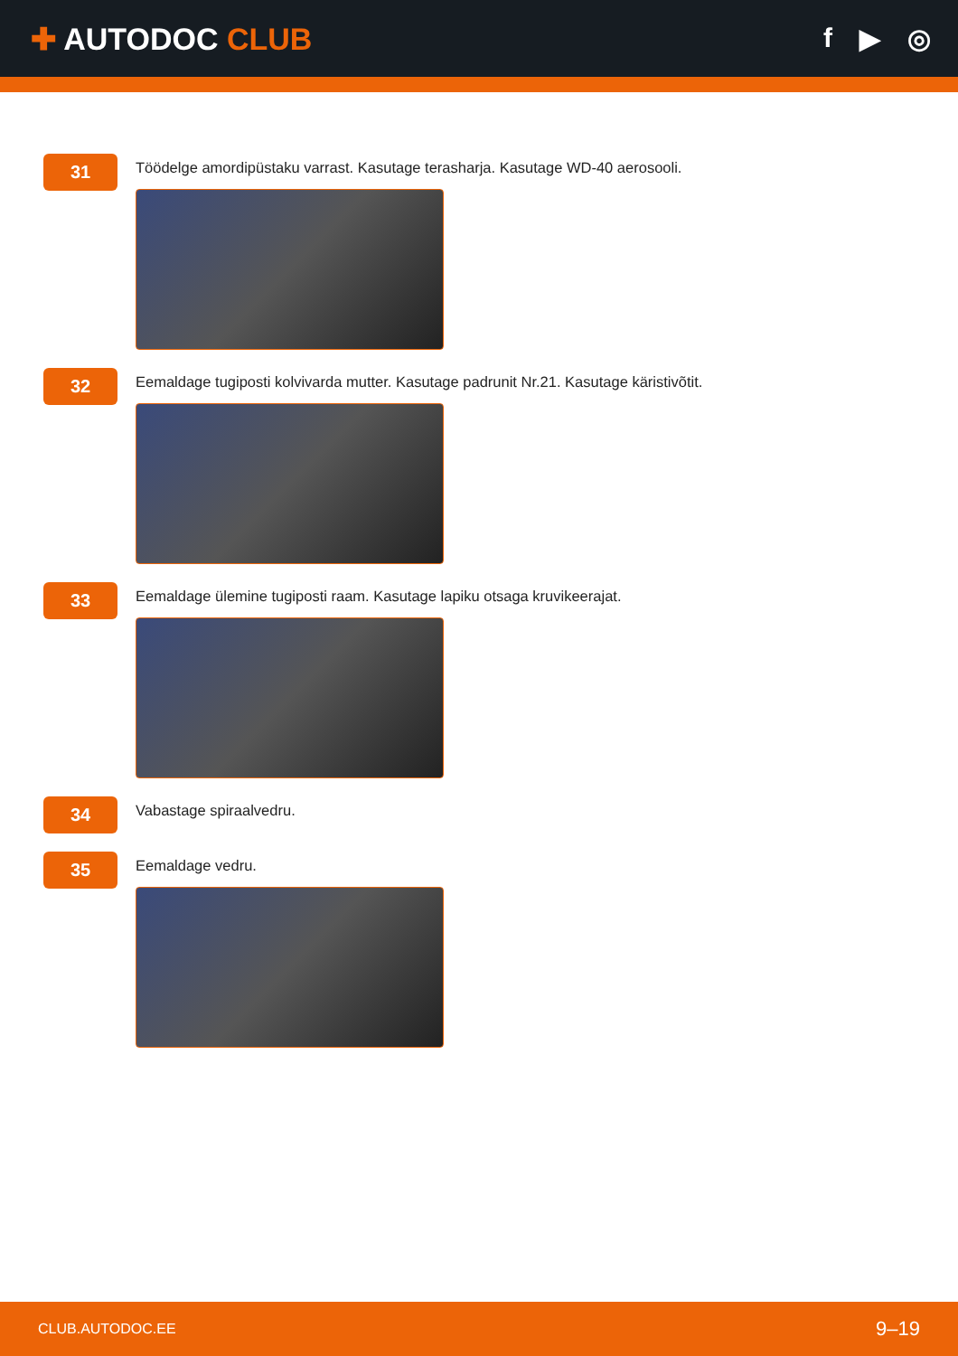✚ AUTODOC CLUB f ▶ ◎
31
Töödelge amordipüstaku varrast. Kasutage terasharja. Kasutage WD-40 aerosooli.
32
Eemaldage tugiposti kolvivarda mutter. Kasutage padrunit Nr.21. Kasutage käristivõtit.
33
Eemaldage ülemine tugiposti raam. Kasutage lapiku otsaga kruvikeerajat.
34
Vabastage spiraalvedru.
35
Eemaldage vedru.
CLUB.AUTODOC.EE 9–19